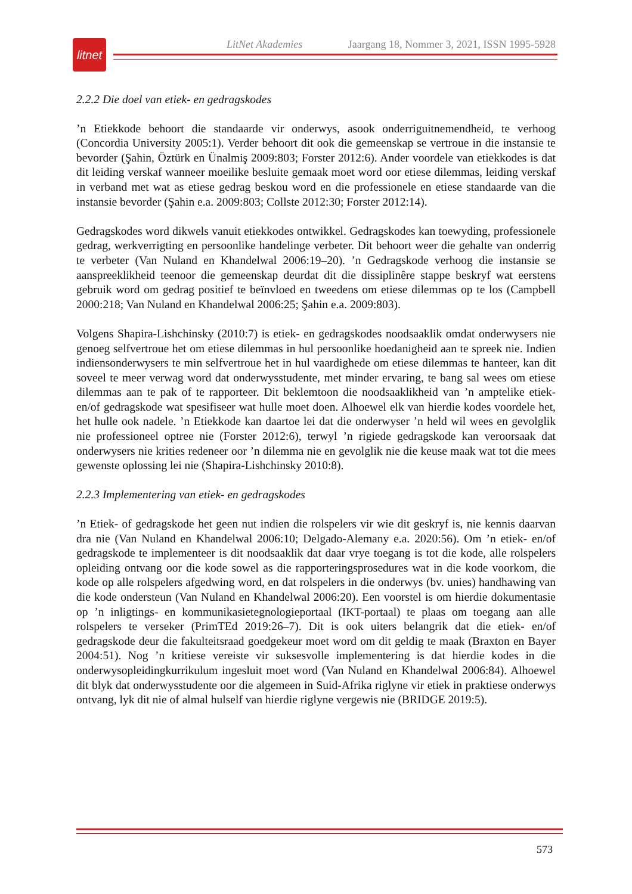litnet
LitNet Akademies Jaargang 18, Nommer 3, 2021, ISSN 1995-5928
2.2.2 Die doel van etiek- en gedragskodes
’n Etiekkode behoort die standaarde vir onderwys, asook onderriguitnemendheid, te verhoog (Concordia University 2005:1). Verder behoort dit ook die gemeenskap se vertroue in die instansie te bevorder (Şahin, Öztürk en Ünalmiş 2009:803; Forster 2012:6). Ander voordele van etiekkodes is dat dit leiding verskaf wanneer moeilike besluite gemaak moet word oor etiese dilemmas, leiding verskaf in verband met wat as etiese gedrag beskou word en die professionele en etiese standaarde van die instansie bevorder (Şahin e.a. 2009:803; Collste 2012:30; Forster 2012:14).
Gedragskodes word dikwels vanuit etiekkodes ontwikkel. Gedragskodes kan toewyding, professionele gedrag, werkverrigting en persoonlike handelinge verbeter. Dit behoort weer die gehalte van onderrig te verbeter (Van Nuland en Khandelwal 2006:19–20). ’n Gedragskode verhoog die instansie se aanspreeklikheid teenoor die gemeenskap deurdat dit die dissiplinêre stappe beskryf wat eerstens gebruik word om gedrag positief te beïnvloed en tweedens om etiese dilemmas op te los (Campbell 2000:218; Van Nuland en Khandelwal 2006:25; Şahin e.a. 2009:803).
Volgens Shapira-Lishchinsky (2010:7) is etiek- en gedragskodes noodsaaklik omdat onderwysers nie genoeg selfvertroue het om etiese dilemmas in hul persoonlike hoedanigheid aan te spreek nie. Indien indiensonderwysers te min selfvertroue het in hul vaardighede om etiese dilemmas te hanteer, kan dit soveel te meer verwag word dat onderwysstudente, met minder ervaring, te bang sal wees om etiese dilemmas aan te pak of te rapporteer. Dit beklemtoon die noodsaaklikheid van ’n amptelike etiek- en/of gedragskode wat spesifiseer wat hulle moet doen. Alhoewel elk van hierdie kodes voordele het, het hulle ook nadele. ’n Etiekkode kan daartoe lei dat die onderwyser ’n held wil wees en gevolglik nie professioneel optree nie (Forster 2012:6), terwyl ’n rigiede gedragskode kan veroorsaak dat onderwysers nie krities redeneer oor ’n dilemma nie en gevolglik nie die keuse maak wat tot die mees gewenste oplossing lei nie (Shapira-Lishchinsky 2010:8).
2.2.3 Implementering van etiek- en gedragskodes
’n Etiek- of gedragskode het geen nut indien die rolspelers vir wie dit geskryf is, nie kennis daarvan dra nie (Van Nuland en Khandelwal 2006:10; Delgado-Alemany e.a. 2020:56). Om ’n etiek- en/of gedragskode te implementeer is dit noodsaaklik dat daar vrye toegang is tot die kode, alle rolspelers opleiding ontvang oor die kode sowel as die rapporteringsprosedures wat in die kode voorkom, die kode op alle rolspelers afgedwing word, en dat rolspelers in die onderwys (bv. unies) handhawing van die kode ondersteun (Van Nuland en Khandelwal 2006:20). Een voorstel is om hierdie dokumentasie op ’n inligtings- en kommunikasietegnologieportaal (IKT-portaal) te plaas om toegang aan alle rolspelers te verseker (PrimTEd 2019:26–7). Dit is ook uiters belangrik dat die etiek- en/of gedragskode deur die fakulteitsraad goedgekeur moet word om dit geldig te maak (Braxton en Bayer 2004:51). Nog ’n kritiese vereiste vir suksesvolle implementering is dat hierdie kodes in die onderwysopleidingkurrikulum ingesluit moet word (Van Nuland en Khandelwal 2006:84). Alhoewel dit blyk dat onderwysstudente oor die algemeen in Suid-Afrika riglyne vir etiek in praktiese onderwys ontvang, lyk dit nie of almal hulself van hierdie riglyne vergewis nie (BRIDGE 2019:5).
573